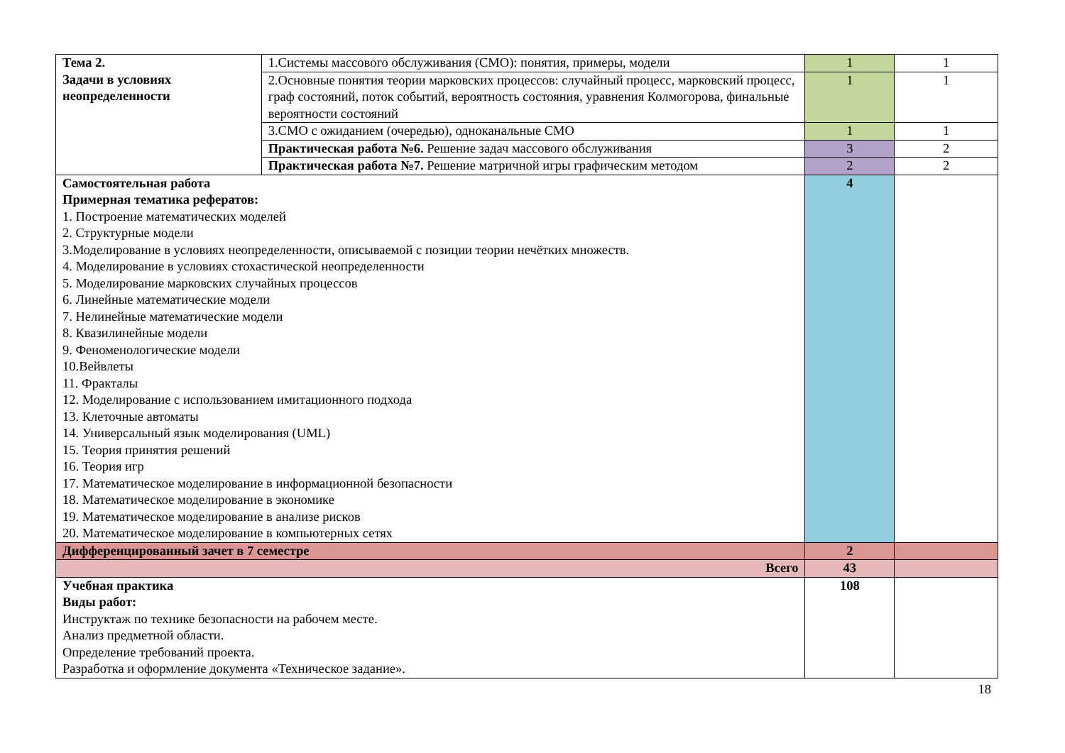| Тема 2. Задачи в условиях неопределенности | 1.Системы массового обслуживания (СМО): понятия, примеры, модели | 1 | 1 |
| | 2.Основные понятия теории марковских процессов: случайный процесс, марковский процесс, граф состояний, поток событий, вероятность состояния, уравнения Колмогорова, финальные вероятности состояний | 1 | 1 |
| | 3.СМО с ожиданием (очередью), одноканальные СМО | 1 | 1 |
| | Практическая работа №6. Решение задач массового обслуживания | 3 | 2 |
| | Практическая работа №7. Решение матричной игры графическим методом | 2 | 2 |
| Самостоятельная работа Примерная тематика рефератов: 1. Построение математических моделей 2. Структурные модели 3.Моделирование в условиях неопределенности, описываемой с позиции теории нечётких множеств. 4. Моделирование в условиях стохастической неопределенности 5. Моделирование марковских случайных процессов 6. Линейные математические модели 7. Нелинейные математические модели 8. Квазилинейные модели 9. Феноменологические модели 10.Вейвлеты 11. Фракталы 12. Моделирование с использованием имитационного подхода 13. Клеточные автоматы 14. Универсальный язык моделирования (UML) 15. Теория принятия решений 16. Теория игр 17. Математическое моделирование в информационной безопасности 18. Математическое моделирование в экономике 19. Математическое моделирование в анализе рисков 20. Математическое моделирование в компьютерных сетях | | 4 | |
| Дифференцированный зачет в 7 семестре | | 2 | |
| Всего | | 43 | |
| Учебная практика Виды работ: Инструктаж по технике безопасности на рабочем месте. Анализ предметной области. Определение требований проекта. Разработка и оформление документа «Техническое задание». | | 108 | |
18